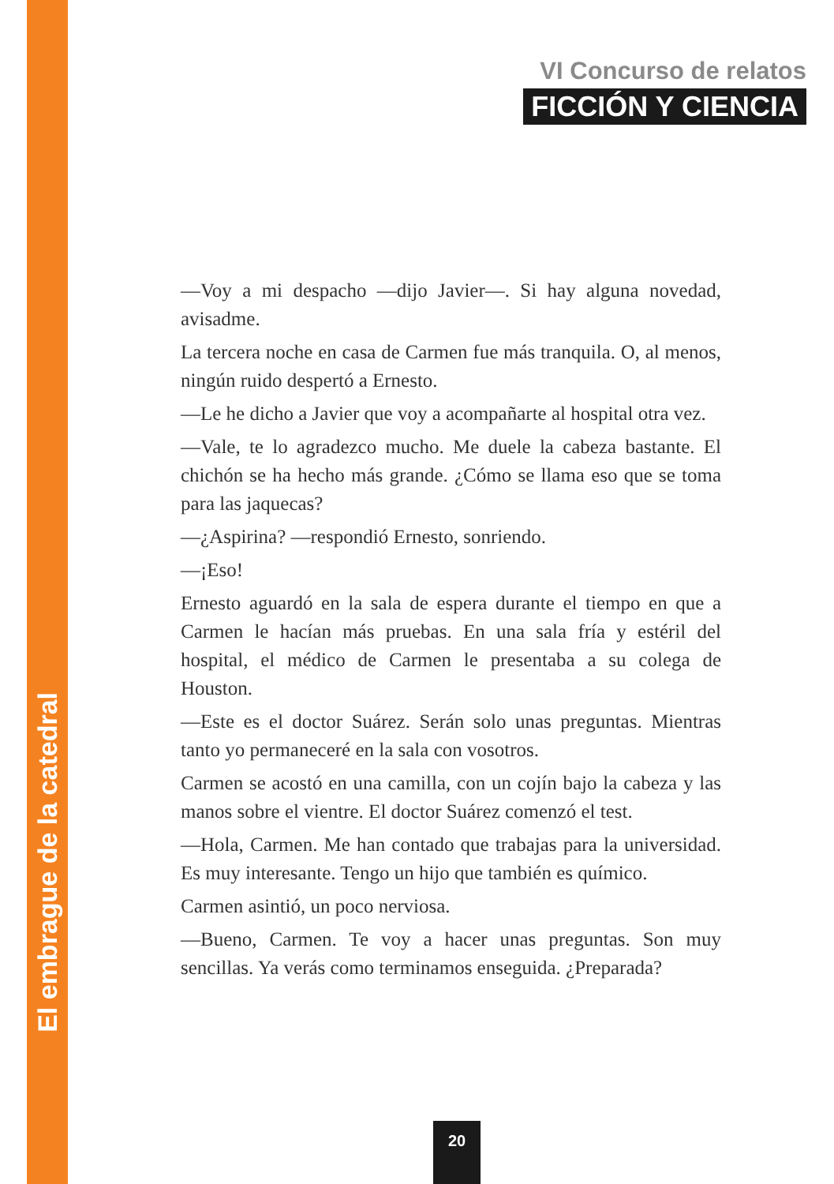El embrague de la catedral
VI Concurso de relatos
FICCIÓN Y CIENCIA
—Voy a mi despacho —dijo Javier—. Si hay alguna novedad, avisadme.
La tercera noche en casa de Carmen fue más tranquila. O, al menos, ningún ruido despertó a Ernesto.
—Le he dicho a Javier que voy a acompañarte al hospital otra vez.
—Vale, te lo agradezco mucho. Me duele la cabeza bastante. El chichón se ha hecho más grande. ¿Cómo se llama eso que se toma para las jaquecas?
—¿Aspirina? —respondió Ernesto, sonriendo.
—¡Eso!
Ernesto aguardó en la sala de espera durante el tiempo en que a Carmen le hacían más pruebas. En una sala fría y estéril del hospital, el médico de Carmen le presentaba a su colega de Houston.
—Este es el doctor Suárez. Serán solo unas preguntas. Mientras tanto yo permaneceré en la sala con vosotros.
Carmen se acostó en una camilla, con un cojín bajo la cabeza y las manos sobre el vientre. El doctor Suárez comenzó el test.
—Hola, Carmen. Me han contado que trabajas para la universidad. Es muy interesante. Tengo un hijo que también es químico.
Carmen asintió, un poco nerviosa.
—Bueno, Carmen. Te voy a hacer unas preguntas. Son muy sencillas. Ya verás como terminamos enseguida. ¿Preparada?
20